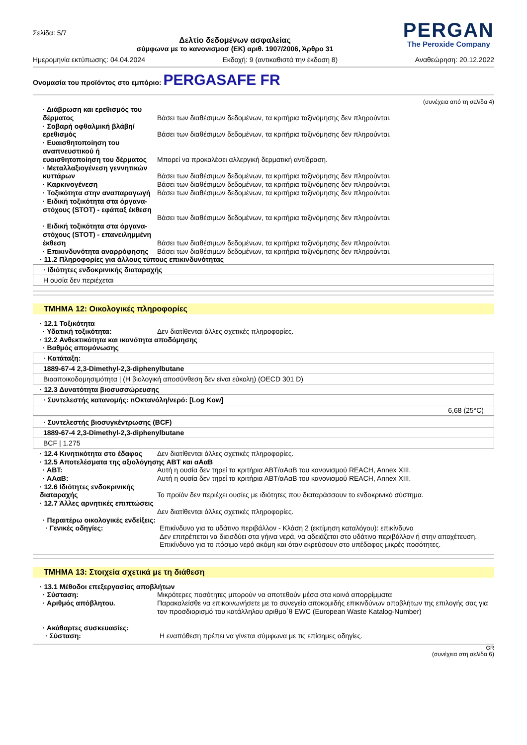Σελίδα: 5/7
Δελτίο δεδομένων ασφαλείας
σύμφωνα με το κανονισμοσ (ΕΚ) αριθ. 1907/2006, Άρθρο 31
PERGAN
The Peroxide Company
Ημερομηνία εκτύπωσης: 04.04.2024 Εκδοχή: 9 (αντικαθιστά την έκδοση 8) Αναθεώρηση: 20.12.2022
Ονομασία του προϊόντος στο εμπόριο: PERGASAFE FR
(συνέχεια από τη σελίδα 4)
· Διάβρωση και ερεθισμός του δέρματος
Βάσει των διαθέσιμων δεδομένων, τα κριτήρια ταξινόμησης δεν πληρούνται.
· Σοβαρή οφθαλμική βλάβη/ ερεθισμός
Βάσει των διαθέσιμων δεδομένων, τα κριτήρια ταξινόμησης δεν πληρούνται.
· Ευαισθητοποίηση του αναπνευστικού ή ευαισθητοποίηση του δέρματος
Μπορεί να προκαλέσει αλλεργική δερματική αντίδραση.
· Μεταλλαξιογένεση γεννητικών κυττάρων
Βάσει των διαθέσιμων δεδομένων, τα κριτήρια ταξινόμησης δεν πληρούνται.
· Καρκινογένεση Βάσει των διαθέσιμων δεδομένων, τα κριτήρια ταξινόμησης δεν πληρούνται.
· Τοξικότητα στην αναπαραγωγή
Βάσει των διαθέσιμων δεδομένων, τα κριτήρια ταξινόμησης δεν πληρούνται.
· Ειδική τοξικότητα στα όργανα-στόχους (STOT) - εφάπαξ έκθεση
Βάσει των διαθέσιμων δεδομένων, τα κριτήρια ταξινόμησης δεν πληρούνται.
· Ειδική τοξικότητα στα όργανα-στόχους (STOT) - επανειλημμένη έκθεση
Βάσει των διαθέσιμων δεδομένων, τα κριτήρια ταξινόμησης δεν πληρούνται.
· Επικινδυνότητα αναρρόφησης
Βάσει των διαθέσιμων δεδομένων, τα κριτήρια ταξινόμησης δεν πληρούνται.
· 11.2 Πληροφορίες για άλλους τύπους επικινδυνότητας
· Ιδιότητες ενδοκρινικής διαταραχής
Η ουσία δεν περιέχεται
ΤΜΗΜΑ 12: Οικολογικές πληροφορίες
· 12.1 Τοξικότητα
· Υδατική τοξικότητα: Δεν διατίθενται άλλες σχετικές πληροφορίες.
· 12.2 Ανθεκτικότητα και ικανότητα αποδόμησης
· Βαθμός απομόνωσης
· Κατάταξη:
1889-67-4 2,3-Dimethyl-2,3-diphenylbutane
Βιοαποικοδομησιμότητα | (Η βιολογική αποσύνθεση δεν είναι εύκολη) (OECD 301 D)
· 12.3 Δυνατότητα βιοσυσσώρευσης
· Συντελεστής κατανομής: nΟκτανόλη/νερό: [Log Kow]
6,68 (25°C)
· Συντελεστής βιοσυγκέντρωσης (BCF)
1889-67-4 2,3-Dimethyl-2,3-diphenylbutane
BCF | 1.275
· 12.4 Κινητικότητα στο έδαφος
Δεν διατίθενται άλλες σχετικές πληροφορίες.
· 12.5 Αποτελέσματα της αξιολόγησης ΑΒΤ και αΑαΒ
· ΑΒΤ: Αυτή η ουσία δεν τηρεί τα κριτήρια ΑΒΤ/αΑαΒ του κανονισμού REACH, Annex XIII.
· ΑΑαΒ: Αυτή η ουσία δεν τηρεί τα κριτήρια ΑΒΤ/αΑαΒ του κανονισμού REACH, Annex XIII.
· 12.6 Ιδιότητες ενδοκρινικής διαταραχής
Το προϊόν δεν περιέχει ουσίες με ιδιότητες που διαταράσσουν το ενδοκρινικό σύστημα.
· 12.7 Άλλες αρνητικές επιπτώσεις
Δεν διατίθενται άλλες σχετικές πληροφορίες.
· Περαιτέρω οικολογικές ενδείξεις:
· Γενικές οδηγίες: Επικίνδυνο για το υδάτινο περιβάλλον - Κλάση 2 (εκτίμηση καταλόγου): επικίνδυνο
Δεν επιτρέπεται να διεισδύει στα γήινα νερά, να αδειάζεται στο υδάτινο περιβάλλον ή στην αποχέτευση.
Επικίνδυνο για το πόσιμο νερό ακόμη και όταν εκρεύσουν στο υπέδαφος μικρές ποσότητες.
ΤΜΗΜΑ 13: Στοιχεία σχετικά με τη διάθεση
· 13.1 Μέθοδοι επεξεργασίας αποβλήτων
· Σύσταση: Μικρότερες ποσότητες μπορούν να αποτεθούν μέσα στα κοινά απορρίμματα
· Αριθμός απόβλητου. Παρακαλείσθε να επικοινωνήσετε με το συνεγείο αποκομιδής επικινδύνων αποβλήτων της επιλογής σας για τον προσδιορισμό του κατάλληλου αριθμο΄θ EWC (European Waste Katalog-Number)
· Ακάθαρτες συσκευασίες:
· Σύσταση: Η εναπόθεση πρέπει να γίνεται σύμφωνα με τις επίσημες οδηγίες.
GR
(συνέχεια στη σελίδα 6)